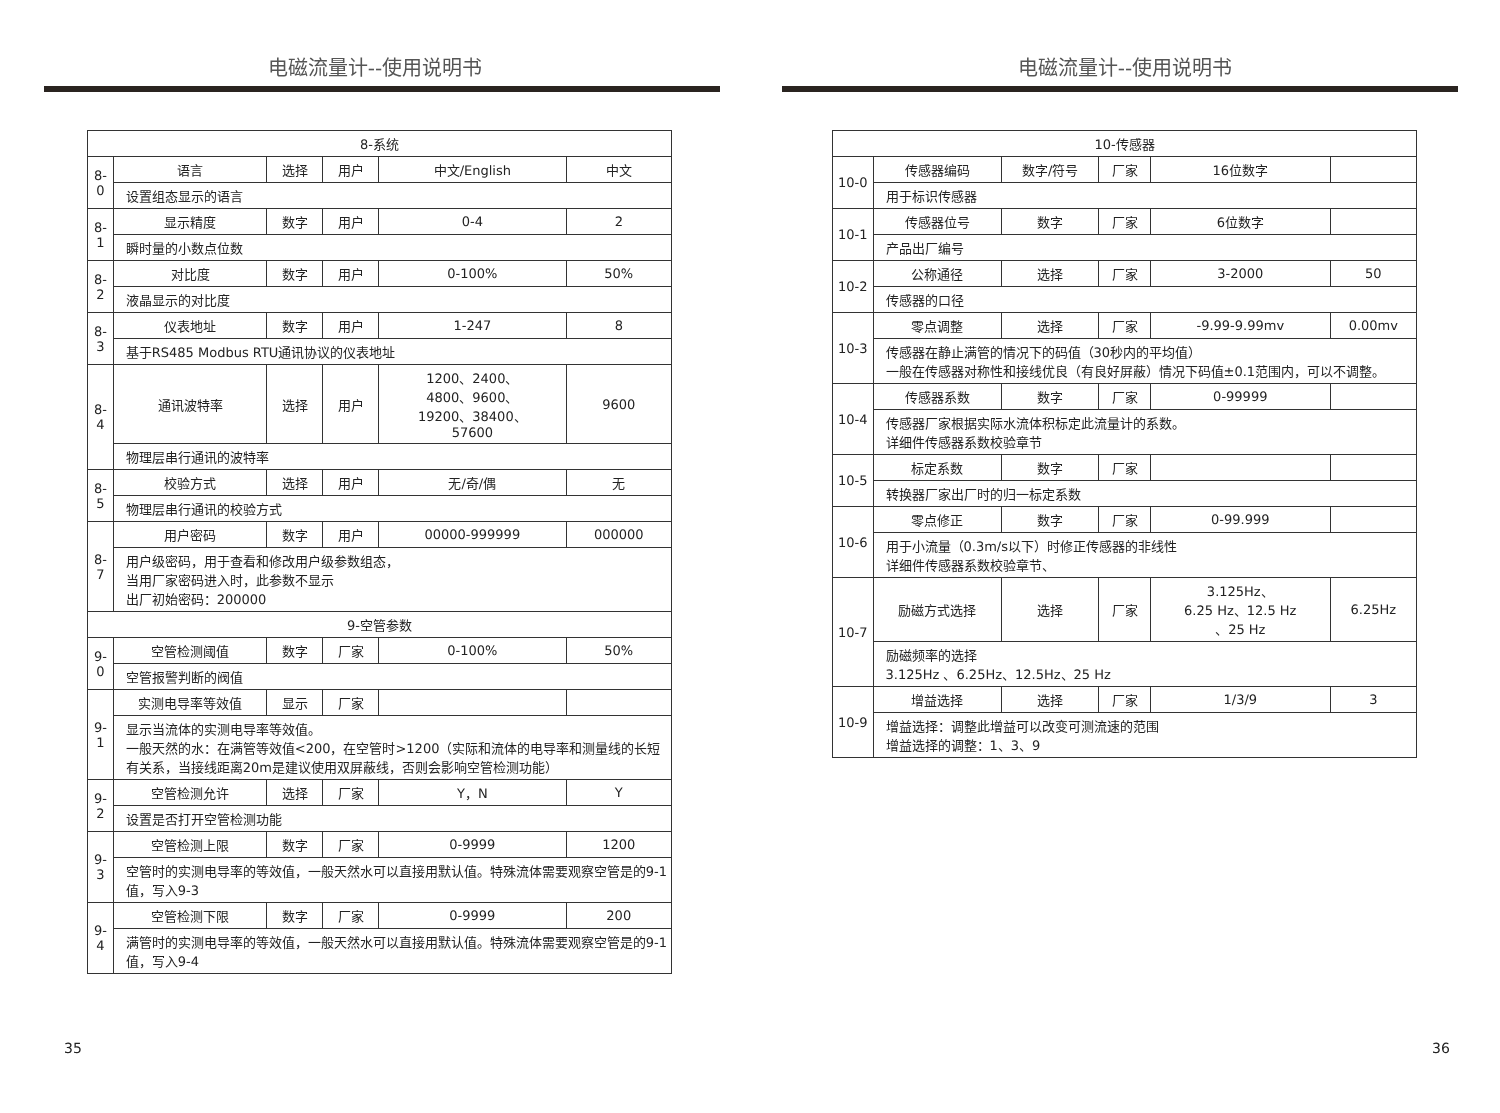电磁流量计--使用说明书
| 8-系统 | | | | | |
| 8-0 | 语言 | 选择 | 用户 | 中文/English | 中文 |
| | 设置组态显示的语言 | | | | |
| 8-1 | 显示精度 | 数字 | 用户 | 0-4 | 2 |
| | 瞬时量的小数点位数 | | | | |
| 8-2 | 对比度 | 数字 | 用户 | 0-100% | 50% |
| | 液晶显示的对比度 | | | | |
| 8-3 | 仪表地址 | 数字 | 用户 | 1-247 | 8 |
| | 基于RS485 Modbus RTU通讯协议的仪表地址 | | | | |
| 8-4 | 通讯波特率 | 选择 | 用户 | 1200、2400、 4800、9600、 19200、38400、 57600 | 9600 |
| | 物理层串行通讯的波特率 | | | | |
| 8-5 | 校验方式 | 选择 | 用户 | 无/奇/偶 | 无 |
| | 物理层串行通讯的校验方式 | | | | |
| 8-7 | 用户密码 | 数字 | 用户 | 00000-999999 | 000000 |
| | 用户级密码，用于查看和修改用户级参数组态， 当用厂家密码进入时，此参数不显示 出厂初始密码：200000 | | | | |
| 9-空管参数 | | | | | |
| 9-0 | 空管检测阈值 | 数字 | 厂家 | 0-100% | 50% |
| | 空管报警判断的阀值 | | | | |
| 9-1 | 实测电导率等效值 | 显示 | 厂家 | | |
| | 显示当流体的实测电导率等效值。 一般天然的水：在满管等效值<200，在空管时>1200（实际和流体的电导率和测量线的长短有关系，当接线距离20m是建议使用双屏蔽线，否则会影响空管检测功能） | | | | |
| 9-2 | 空管检测允许 | 选择 | 厂家 | Y，N | Y |
| | 设置是否打开空管检测功能 | | | | |
| 9-3 | 空管检测上限 | 数字 | 厂家 | 0-9999 | 1200 |
| | 空管时的实测电导率的等效值，一般天然水可以直接用默认值。特殊流体需要观察空管是的9-1值，写入9-3 | | | | |
| 9-4 | 空管检测下限 | 数字 | 厂家 | 0-9999 | 200 |
| | 满管时的实测电导率的等效值，一般天然水可以直接用默认值。特殊流体需要观察空管是的9-1值，写入9-4 | | | | |
35
电磁流量计--使用说明书
| 10-传感器 | | | | | |
| 10-0 | 传感器编码 | 数字/符号 | 厂家 | 16位数字 | |
| | 用于标识传感器 | | | | |
| 10-1 | 传感器位号 | 数字 | 厂家 | 6位数字 | |
| | 产品出厂编号 | | | | |
| 10-2 | 公称通径 | 选择 | 厂家 | 3-2000 | 50 |
| | 传感器的口径 | | | | |
| 10-3 | 零点调整 | 选择 | 厂家 | -9.99-9.99mv | 0.00mv |
| | 传感器在静止满管的情况下的码值（30秒内的平均值） 一般在传感器对称性和接线优良（有良好屏蔽）情况下码值±0.1范围内，可以不调整。 | | | | |
| 10-4 | 传感器系数 | 数字 | 厂家 | 0-99999 | |
| | 传感器厂家根据实际水流体积标定此流量计的系数。 详细件传感器系数校验章节 | | | | |
| 10-5 | 标定系数 | 数字 | 厂家 | | |
| | 转换器厂家出厂时的归一标定系数 | | | | |
| 10-6 | 零点修正 | 数字 | 厂家 | 0-99.999 | |
| | 用于小流量（0.3m/s以下）时修正传感器的非线性 详细件传感器系数校验章节、 | | | | |
| 10-7 | 励磁方式选择 | 选择 | 厂家 | 3.125Hz、 6.25 Hz、12.5 Hz 、25 Hz | 6.25Hz |
| | 励磁频率的选择 3.125Hz 、6.25Hz、12.5Hz、25 Hz | | | | |
| 10-9 | 增益选择 | 选择 | 厂家 | 1/3/9 | 3 |
| | 增益选择：调整此增益可以改变可测流速的范围 增益选择的调整：1、3、9 | | | | |
36